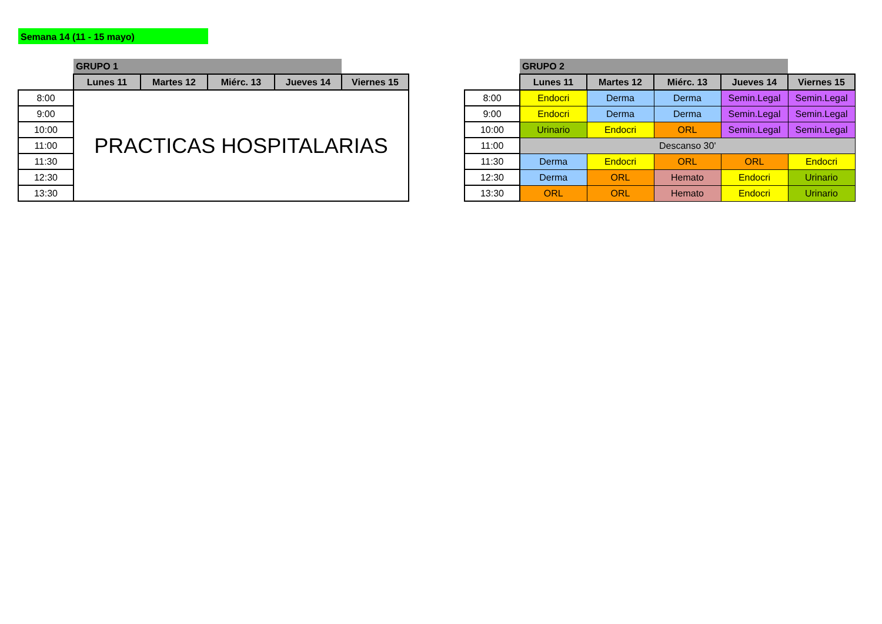Semana 14 (11 - 15 mayo)
| | GRUPO 1 | | | | |
| | Lunes 11 | Martes 12 | Miérc. 13 | Jueves 14 | Viernes 15 |
| 8:00 | PRACTICAS HOSPITALARIAS | | | | |
| 9:00 | | | | | |
| 10:00 | | | | | |
| 11:00 | | | | | |
| 11:30 | | | | | |
| 12:30 | | | | | |
| 13:30 | | | | | |
| | GRUPO 2 | | | | |
| | Lunes 11 | Martes 12 | Miérc. 13 | Jueves 14 | Viernes 15 |
| 8:00 | Endocri | Derma | Derma | Semin.Legal | Semin.Legal |
| 9:00 | Endocri | Derma | Derma | Semin.Legal | Semin.Legal |
| 10:00 | Urinario | Endocri | ORL | Semin.Legal | Semin.Legal |
| 11:00 | Descanso 30' | | | | |
| 11:30 | Derma | Endocri | ORL | ORL | Endocri |
| 12:30 | Derma | ORL | Hemato | Endocri | Urinario |
| 13:30 | ORL | ORL | Hemato | Endocri | Urinario |